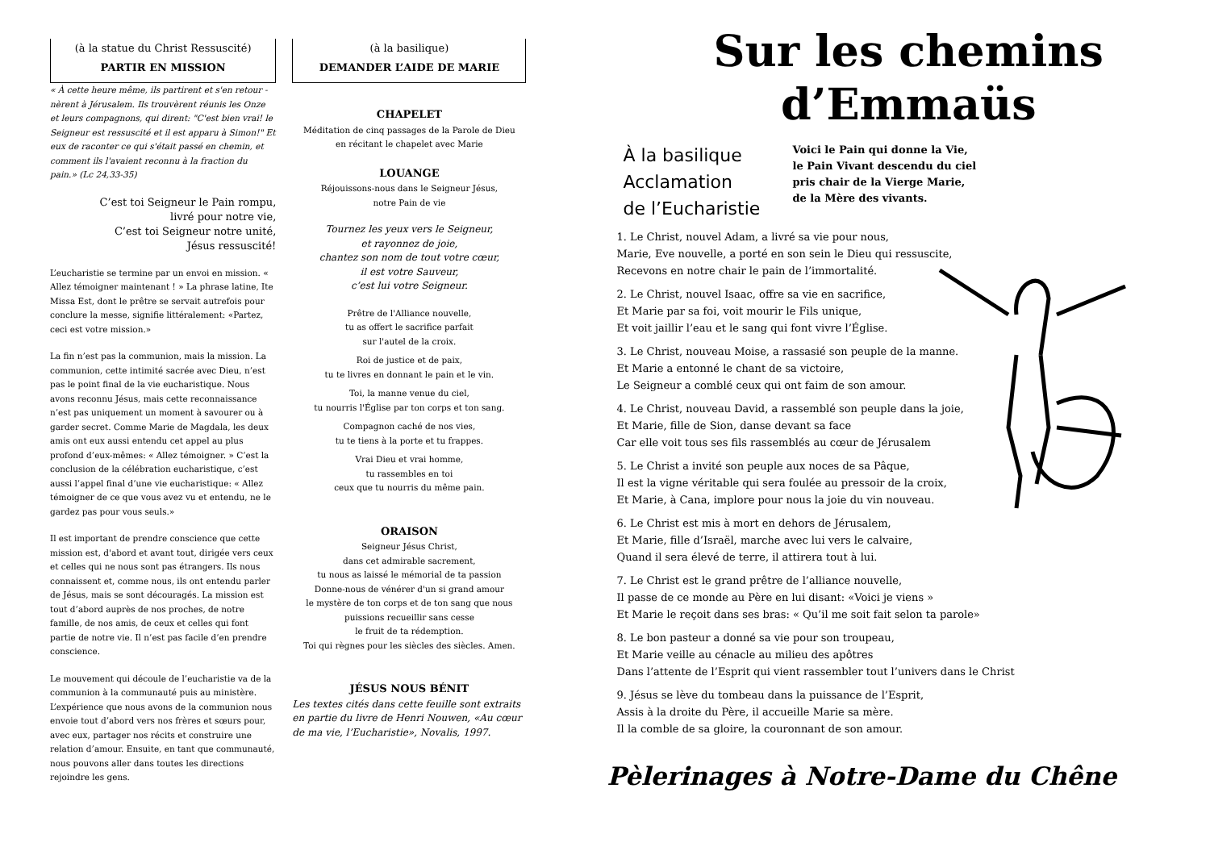(à la statue du Christ Ressuscité)
PARTIR EN MISSION
« À cette heure même, ils partirent et s'en retour - nèrent à Jérusalem. Ils trouvèrent réunis les Onze et leurs compagnons, qui dirent: "C'est bien vrai! le Seigneur est ressuscité et il est apparu à Simon!" Et eux de raconter ce qui s'était passé en chemin, et comment ils l'avaient reconnu à la fraction du pain.» (Lc 24,33-35)
C’est toi Seigneur le Pain rompu,
livré pour notre vie,
C’est toi Seigneur notre unité,
Jésus ressuscité!
L’eucharistie se termine par un envoi en mission. « Allez témoigner maintenant ! » La phrase latine, Ite Missa Est, dont le prêtre se servait autrefois pour conclure la messe, signifie littéralement: «Partez, ceci est votre mission.»
La fin n’est pas la communion, mais la mission. La communion, cette intimité sacrée avec Dieu, n’est pas le point final de la vie eucharistique. Nous avons reconnu Jésus, mais cette reconnaissance n’est pas uniquement un moment à savourer ou à garder secret. Comme Marie de Magdala, les deux amis ont eux aussi entendu cet appel au plus profond d’eux-mêmes: « Allez témoigner. » C’est la conclusion de la célébration eucharistique, c’est aussi l’appel final d’une vie eucharistique: « Allez témoigner de ce que vous avez vu et entendu, ne le gardez pas pour vous seuls.»
Il est important de prendre conscience que cette mission est, d'abord et avant tout, dirigée vers ceux et celles qui ne nous sont pas étrangers. Ils nous connaissent et, comme nous, ils ont entendu parler de Jésus, mais se sont découragés. La mission est tout d’abord auprès de nos proches, de notre famille, de nos amis, de ceux et celles qui font partie de notre vie. Il n’est pas facile d’en prendre conscience.
Le mouvement qui découle de l’eucharistie va de la communion à la communauté puis au ministère. L’expérience que nous avons de la communion nous envoie tout d’abord vers nos frères et sœurs pour, avec eux, partager nos récits et construire une relation d’amour. Ensuite, en tant que communauté, nous pouvons aller dans toutes les directions rejoindre les gens.
(à la basilique)
DEMANDER L’AIDE DE MARIE
CHAPELET
Méditation de cinq passages de la Parole de Dieu
en récitant le chapelet avec Marie
LOUANGE
Réjouissons-nous dans le Seigneur Jésus,
notre Pain de vie
Tournez les yeux vers le Seigneur,
et rayonnez de joie,
chantez son nom de tout votre cœur,
il est votre Sauveur,
c’est lui votre Seigneur.
Prêtre de l'Alliance nouvelle,
tu as offert le sacrifice parfait
sur l'autel de la croix.
Roi de justice et de paix,
tu te livres en donnant le pain et le vin.
Toi, la manne venue du ciel,
tu nourris l'Église par ton corps et ton sang.
Compagnon caché de nos vies,
tu te tiens à la porte et tu frappes.
Vrai Dieu et vrai homme,
tu rassembles en toi
ceux que tu nourris du même pain.
ORAISON
Seigneur Jésus Christ,
dans cet admirable sacrement,
tu nous as laissé le mémorial de ta passion
Donne-nous de vénérer d'un si grand amour
le mystère de ton corps et de ton sang que nous puissions recueillir sans cesse
le fruit de ta rédemption.
Toi qui règnes pour les siècles des siècles. Amen.
JÉSUS NOUS BÉNIT
Les textes cités dans cette feuille sont extraits en partie du livre de Henri Nouwen, «Au cœur de ma vie, l’Eucharistie», Novalis, 1997.
Sur les chemins
d’Emmaüs
À la basilique
Acclamation
de l’Eucharistie
Voici le Pain qui donne la Vie,
le Pain Vivant descendu du ciel
pris chair de la Vierge Marie,
de la Mère des vivants.
1. Le Christ, nouvel Adam, a livré sa vie pour nous,
Marie, Eve nouvelle, a porté en son sein le Dieu qui ressuscite,
Recevons en notre chair le pain de l’immortalité.
2. Le Christ, nouvel Isaac, offre sa vie en sacrifice,
Et Marie par sa foi, voit mourir le Fils unique,
Et voit jaillir l’eau et le sang qui font vivre l’Église.
3. Le Christ, nouveau Moise, a rassasié son peuple de la manne.
Et Marie a entonné le chant de sa victoire,
Le Seigneur a comblé ceux qui ont faim de son amour.
4. Le Christ, nouveau David, a rassemblé son peuple dans la joie,
Et Marie, fille de Sion, danse devant sa face
Car elle voit tous ses fils rassemblés au cœur de Jérusalem
5. Le Christ a invité son peuple aux noces de sa Pâque,
Il est la vigne véritable qui sera foulée au pressoir de la croix,
Et Marie, à Cana, implore pour nous la joie du vin nouveau.
6. Le Christ est mis à mort en dehors de Jérusalem,
Et Marie, fille d’Israël, marche avec lui vers le calvaire,
Quand il sera élevé de terre, il attirera tout à lui.
7. Le Christ est le grand prêtre de l’alliance nouvelle,
Il passe de ce monde au Père en lui disant: «Voici je viens »
Et Marie le reçoit dans ses bras: « Qu’il me soit fait selon ta parole»
8. Le bon pasteur a donné sa vie pour son troupeau,
Et Marie veille au cénacle au milieu des apôtres
Dans l’attente de l’Esprit qui vient rassembler tout l’univers dans le Christ
9. Jésus se lève du tombeau dans la puissance de l’Esprit,
Assis à la droite du Père, il accueille Marie sa mère.
Il la comble de sa gloire, la couronnant de son amour.
Pèlerinages à Notre-Dame du Chêne